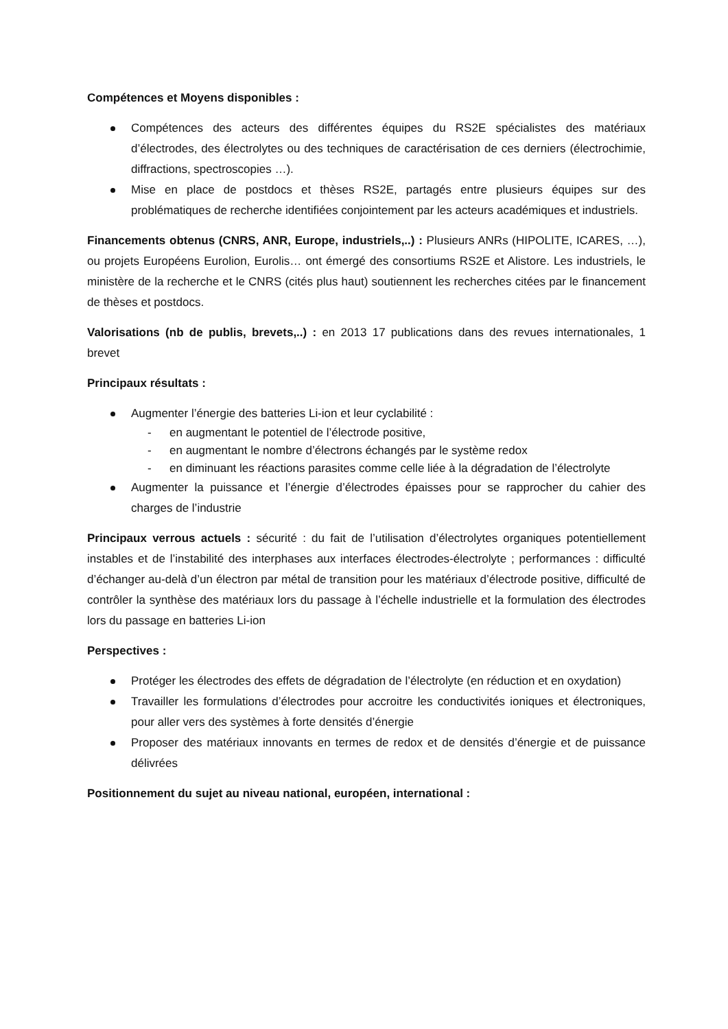Compétences et Moyens disponibles :
Compétences des acteurs des différentes équipes du RS2E spécialistes des matériaux d’électrodes, des électrolytes ou des techniques de caractérisation de ces derniers (électrochimie, diffractions, spectroscopies …).
Mise en place de postdocs et thèses RS2E, partagés entre plusieurs équipes sur des problématiques de recherche identifiées conjointement par les acteurs académiques et industriels.
Financements obtenus (CNRS, ANR, Europe, industriels,..) : Plusieurs ANRs (HIPOLITE, ICARES, …), ou projets Européens Eurolion, Eurolis… ont émergé des consortiums RS2E et Alistore. Les industriels, le ministère de la recherche et le CNRS (cités plus haut) soutiennent les recherches citées par le financement de thèses et postdocs.
Valorisations (nb de publis, brevets,..) : en 2013 17 publications dans des revues internationales, 1 brevet
Principaux résultats :
Augmenter l’énergie des batteries Li-ion et leur cyclabilité :
- en augmentant le potentiel de l’électrode positive,
- en augmentant le nombre d’électrons échangés par le système redox
- en diminuant les réactions parasites comme celle liée à la dégradation de l’électrolyte
Augmenter la puissance et l’énergie d’électrodes épaisses pour se rapprocher du cahier des charges de l’industrie
Principaux verrous actuels : sécurité : du fait de l’utilisation d’électrolytes organiques potentiellement instables et de l’instabilité des interphases aux interfaces électrodes-électrolyte ; performances : difficulté d’échanger au-delà d’un électron par métal de transition pour les matériaux d’électrode positive, difficulté de contrôler la synthèse des matériaux lors du passage à l’échelle industrielle et la formulation des électrodes lors du passage en batteries Li-ion
Perspectives :
Protéger les électrodes des effets de dégradation de l’électrolyte (en réduction et en oxydation)
Travailler les formulations d’électrodes pour accroitre les conductivités ioniques et électroniques, pour aller vers des systèmes à forte densités d’énergie
Proposer des matériaux innovants en termes de redox et de densités d’énergie et de puissance délivrées
Positionnement du sujet au niveau national, européen, international :